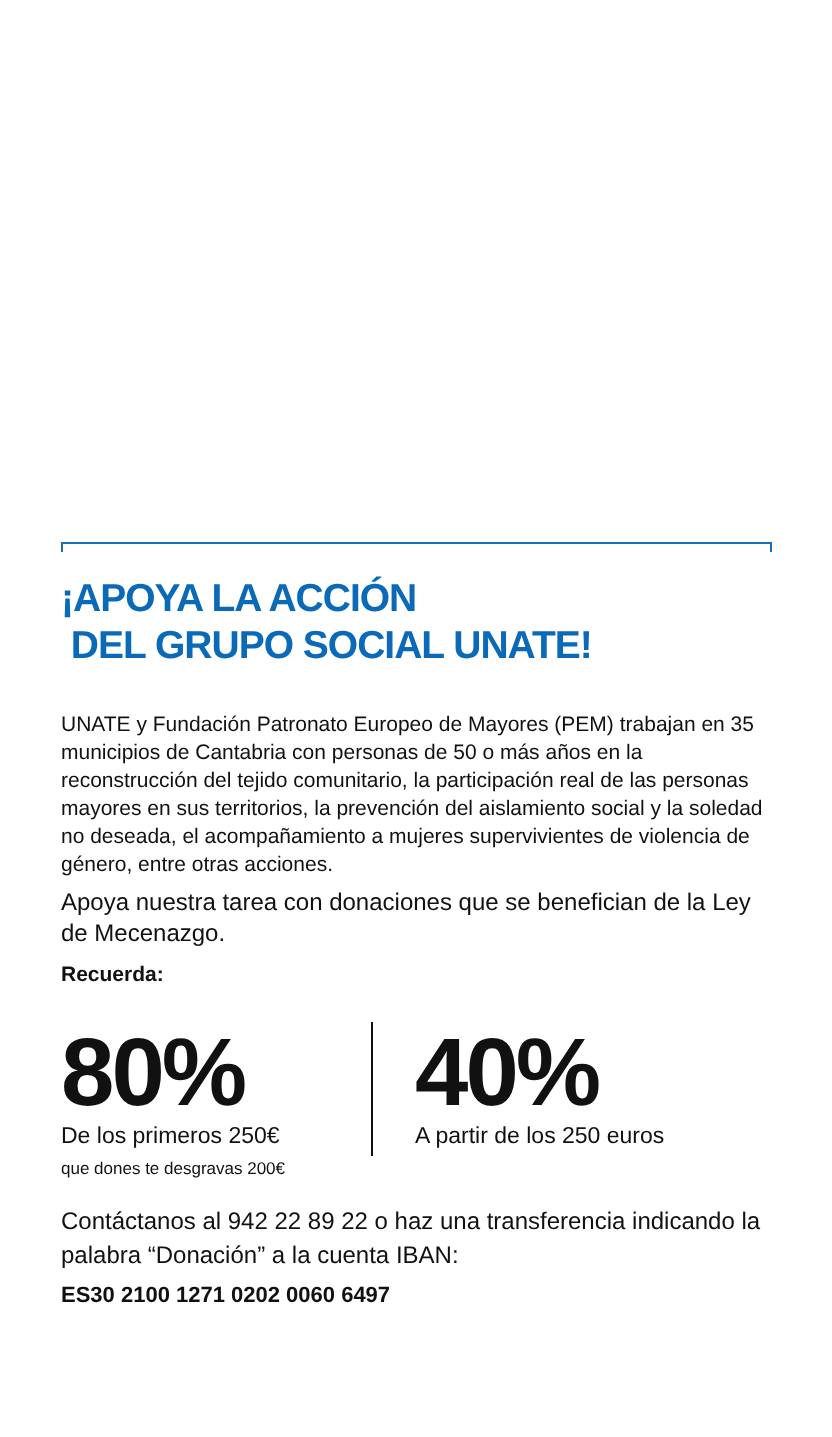¡APOYA LA ACCIÓN
DEL GRUPO SOCIAL UNATE!
UNATE y Fundación Patronato Europeo de Mayores (PEM) trabajan en 35 municipios de Cantabria con personas de 50 o más años en la reconstrucción del tejido comunitario, la participación real de las personas mayores en sus territorios, la prevención del aislamiento social y la soledad no deseada, el acompañamiento a mujeres supervivientes de violencia de género, entre otras acciones.
Apoya nuestra tarea con donaciones que se benefician de la Ley de Mecenazgo.
Recuerda:
80%
De los primeros 250€
que dones te desgravas 200€
40%
A partir de los 250 euros
Contáctanos al 942 22 89 22 o haz una transferencia indicando la palabra “Donación” a la cuenta IBAN:
ES30 2100 1271 0202 0060 6497